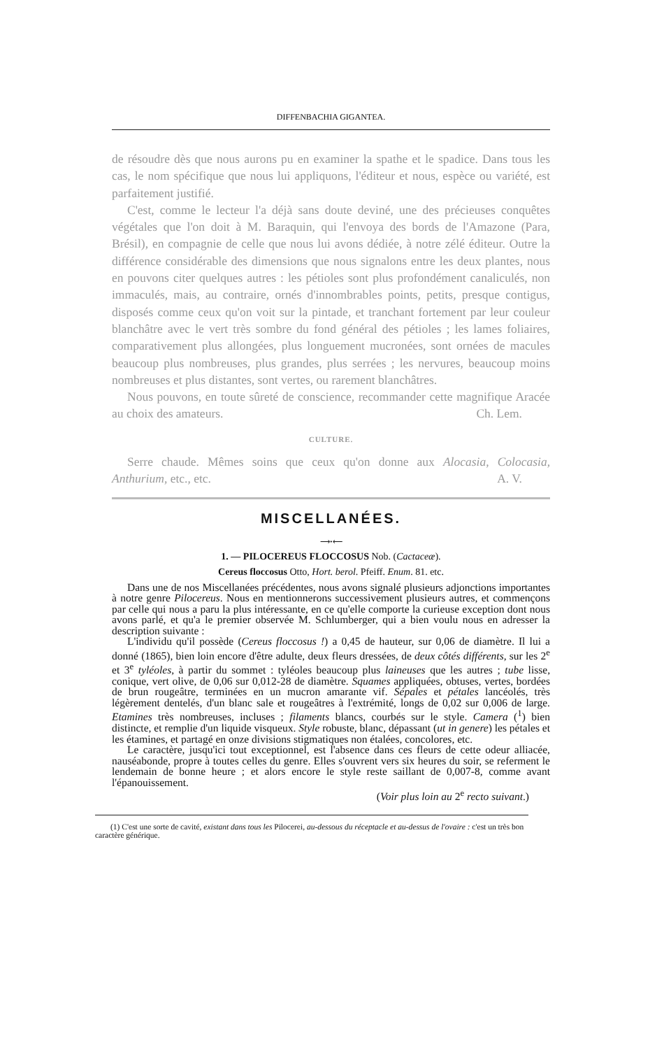DIFFENBACHIA GIGANTEA.
de résoudre dès que nous aurons pu en examiner la spathe et le spadice. Dans tous les cas, le nom spécifique que nous lui appliquons, l'éditeur et nous, espèce ou variété, est parfaitement justifié.
C'est, comme le lecteur l'a déjà sans doute deviné, une des précieuses conquêtes végétales que l'on doit à M. Baraquin, qui l'envoya des bords de l'Amazone (Para, Brésil), en compagnie de celle que nous lui avons dédiée, à notre zélé éditeur. Outre la différence considérable des dimensions que nous signalons entre les deux plantes, nous en pouvons citer quelques autres : les pétioles sont plus profondément canaliculés, non immaculés, mais, au contraire, ornés d'innombrables points, petits, presque contigus, disposés comme ceux qu'on voit sur la pintade, et tranchant fortement par leur couleur blanchâtre avec le vert très sombre du fond général des pétioles ; les lames foliaires, comparativement plus allongées, plus longuement mucronées, sont ornées de macules beaucoup plus nombreuses, plus grandes, plus serrées ; les nervures, beaucoup moins nombreuses et plus distantes, sont vertes, ou rarement blanchâtres.
Nous pouvons, en toute sûreté de conscience, recommander cette magnifique Aracée au choix des amateurs. Ch. Lem.
CULTURE.
Serre chaude. Mêmes soins que ceux qu'on donne aux Alocasia, Colocasia, Anthurium, etc., etc. A. V.
MISCELLANÉES.
⟶⬩⟵
1. — PILOCEREUS FLOCCOSUS Nob. (Cactaceæ).
Cereus floccosus Otto, Hort. berol. Pfeiff. Enum. 81. etc.
Dans une de nos Miscellanées précédentes, nous avons signalé plusieurs adjonctions importantes à notre genre Pilocereus. Nous en mentionnerons successivement plusieurs autres, et commençons par celle qui nous a paru la plus intéressante, en ce qu'elle comporte la curieuse exception dont nous avons parlé, et qu'a le premier observée M. Schlumberger, qui a bien voulu nous en adresser la description suivante :
L'individu qu'il possède (Cereus floccosus !) a 0,45 de hauteur, sur 0,06 de diamètre. Il lui a donné (1865), bien loin encore d'être adulte, deux fleurs dressées, de deux côtés différents, sur les 2<sup>e</sup> et 3<sup>e</sup> tyléoles, à partir du sommet : tyléoles beaucoup plus laineuses que les autres ; tube lisse, conique, vert olive, de 0,06 sur 0,012-28 de diamètre. Squames appliquées, obtuses, vertes, bordées de brun rougeâtre, terminées en un mucron amarante vif. Sépales et pétales lancéolés, très légèrement dentelés, d'un blanc sale et rougeâtres à l'extrémité, longs de 0,02 sur 0,006 de large. Etamines très nombreuses, incluses ; filaments blancs, courbés sur le style. Camera (<sup>1</sup>) bien distincte, et remplie d'un liquide visqueux. Style robuste, blanc, dépassant (ut in genere) les pétales et les étamines, et partagé en onze divisions stigmatiques non étalées, concolores, etc.
Le caractère, jusqu'ici tout exceptionnel, est l'absence dans ces fleurs de cette odeur alliacée, nauséabonde, propre à toutes celles du genre. Elles s'ouvrent vers six heures du soir, se referment le lendemain de bonne heure ; et alors encore le style reste saillant de 0,007-8, comme avant l'épanouissement.
(Voir plus loin au 2<sup>e</sup> recto suivant.)
(1) C'est une sorte de cavité, existant dans tous les Pilocerei, au-dessous du réceptacle et au-dessus de l'ovaire : c'est un très bon caractère générique.